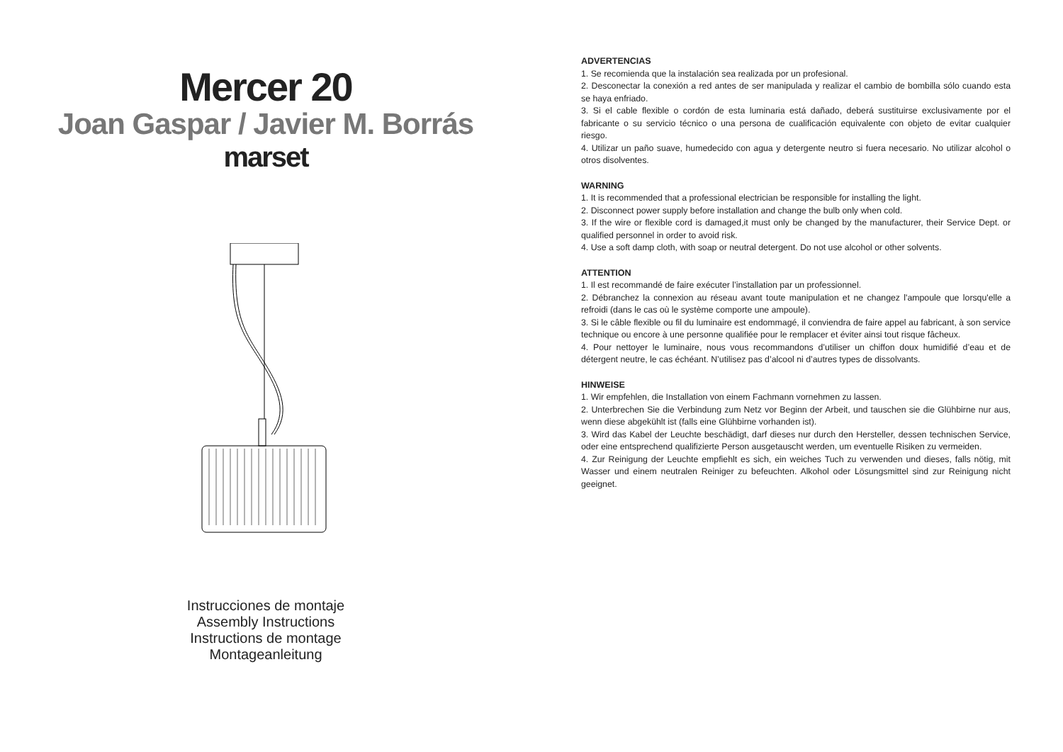Mercer 20
Joan Gaspar / Javier M. Borrás
marset
Instrucciones de montaje
Assembly Instructions
Instructions de montage
Montageanleitung
ADVERTENCIAS
1. Se recomienda que la instalación sea realizada por un profesional.
2. Desconectar la conexión a red antes de ser manipulada y realizar el cambio de bombilla sólo cuando esta se haya enfriado.
3. Si el cable flexible o cordón de esta luminaria está dañado, deberá sustituirse exclusivamente por el fabricante o su servicio técnico o una persona de cualificación equivalente con objeto de evitar cualquier riesgo.
4. Utilizar un paño suave, humedecido con agua y detergente neutro si fuera necesario. No utilizar alcohol o otros disolventes.
WARNING
1. It is recommended that a professional electrician be responsible for installing the light.
2. Disconnect power supply before installation and change the bulb only when cold.
3. If the wire or flexible cord is damaged,it must only be changed by the manufacturer, their Service Dept. or qualified personnel in order to avoid risk.
4. Use a soft damp cloth, with soap or neutral detergent. Do not use alcohol or other solvents.
ATTENTION
1. Il est recommandé de faire exécuter l’installation par un professionnel.
2. Débranchez la connexion au réseau avant toute manipulation et ne changez l'ampoule que lorsqu'elle a refroidi (dans le cas où le système comporte une ampoule).
3. Si le câble flexible ou fil du luminaire est endommagé, il conviendra de faire appel au fabricant, à son service technique ou encore à une personne qualifiée pour le remplacer et éviter ainsi tout risque fâcheux.
4. Pour nettoyer le luminaire, nous vous recommandons d’utiliser un chiffon doux humidifié d’eau et de détergent neutre, le cas échéant. N’utilisez pas d’alcool ni d’autres types de dissolvants.
HINWEISE
1. Wir empfehlen, die Installation von einem Fachmann vornehmen zu lassen.
2. Unterbrechen Sie die Verbindung zum Netz vor Beginn der Arbeit, und tauschen sie die Glühbirne nur aus, wenn diese abgekühlt ist (falls eine Glühbirne vorhanden ist).
3. Wird das Kabel der Leuchte beschädigt, darf dieses nur durch den Hersteller, dessen technischen Service, oder eine entsprechend qualifizierte Person ausgetauscht werden, um eventuelle Risiken zu vermeiden.
4. Zur Reinigung der Leuchte empfiehlt es sich, ein weiches Tuch zu verwenden und dieses, falls nötig, mit Wasser und einem neutralen Reiniger zu befeuchten. Alkohol oder Lösungsmittel sind zur Reinigung nicht geeignet.